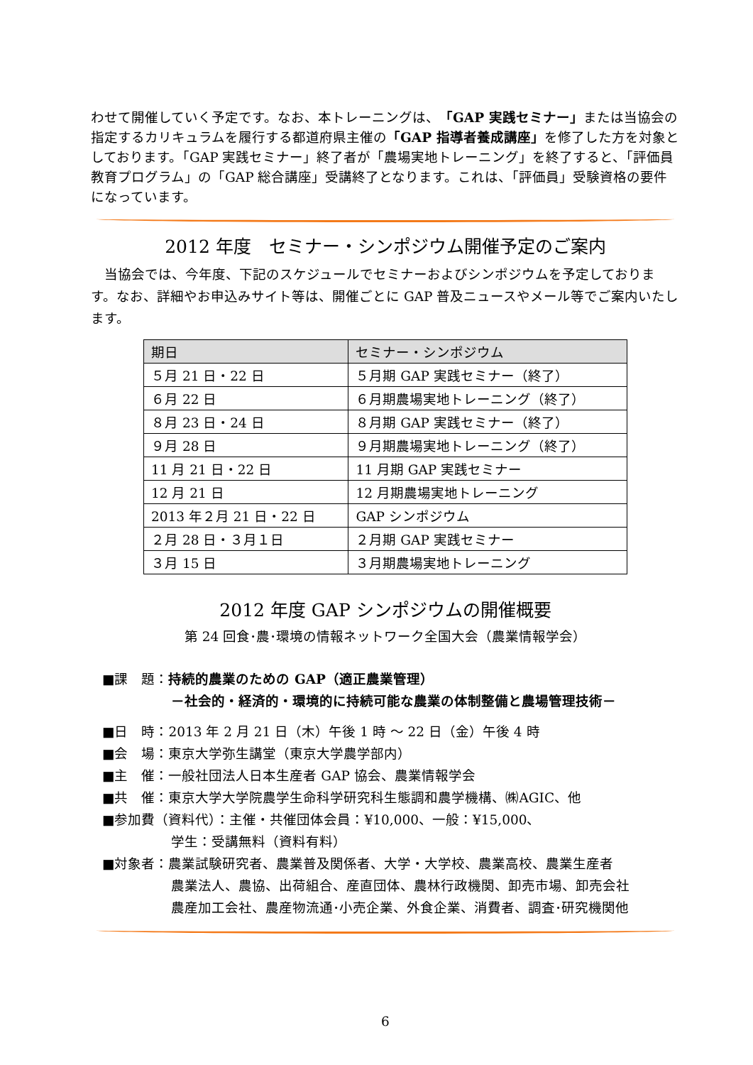わせて開催していく予定です。なお、本トレーニングは、「GAP 実践セミナー」または当協会の指定するカリキュラムを履行する都道府県主催の「GAP 指導者養成講座」を修了した方を対象としております。「GAP 実践セミナー」終了者が「農場実地トレーニング」を終了すると、「評価員教育プログラム」の「GAP 総合講座」受講終了となります。これは、「評価員」受験資格の要件になっています。
2012 年度　セミナー・シンポジウム開催予定のご案内
　当協会では、今年度、下記のスケジュールでセミナーおよびシンポジウムを予定しております。なお、詳細やお申込みサイト等は、開催ごとに GAP 普及ニュースやメール等でご案内いたします。
| 期日 | セミナー・シンポジウム |
| --- | --- |
| ５月 21 日・22 日 | ５月期 GAP 実践セミナー（終了） |
| ６月 22 日 | ６月期農場実地トレーニング（終了） |
| ８月 23 日・24 日 | ８月期 GAP 実践セミナー（終了） |
| ９月 28 日 | ９月期農場実地トレーニング（終了） |
| 11 月 21 日・22 日 | 11 月期 GAP 実践セミナー |
| 12 月 21 日 | 12 月期農場実地トレーニング |
| 2013 年２月 21 日・22 日 | GAP シンポジウム |
| ２月 28 日・３月１日 | ２月期 GAP 実践セミナー |
| ３月 15 日 | ３月期農場実地トレーニング |
2012 年度 GAP シンポジウムの開催概要
第 24 回食･農･環境の情報ネットワーク全国大会（農業情報学会）
■課　題：持続的農業のための GAP（適正農業管理）
－社会的・経済的・環境的に持続可能な農業の体制整備と農場管理技術－
■日　時：2013 年 2 月 21 日（木）午後 1 時 ～ 22 日（金）午後 4 時
■会　場：東京大学弥生講堂（東京大学農学部内）
■主　催：一般社団法人日本生産者 GAP 協会、農業情報学会
■共　催：東京大学大学院農学生命科学研究科生態調和農学機構、㈱AGIC、他
■参加費（資料代）：主催・共催団体会員：¥10,000、一般：¥15,000、
学生：受講無料（資料有料）
■対象者：農業試験研究者、農業普及関係者、大学・大学校、農業高校、農業生産者
農業法人、農協、出荷組合、産直団体、農林行政機関、卸売市場、卸売会社
農産加工会社、農産物流通･小売企業、外食企業、消費者、調査･研究機関他
6